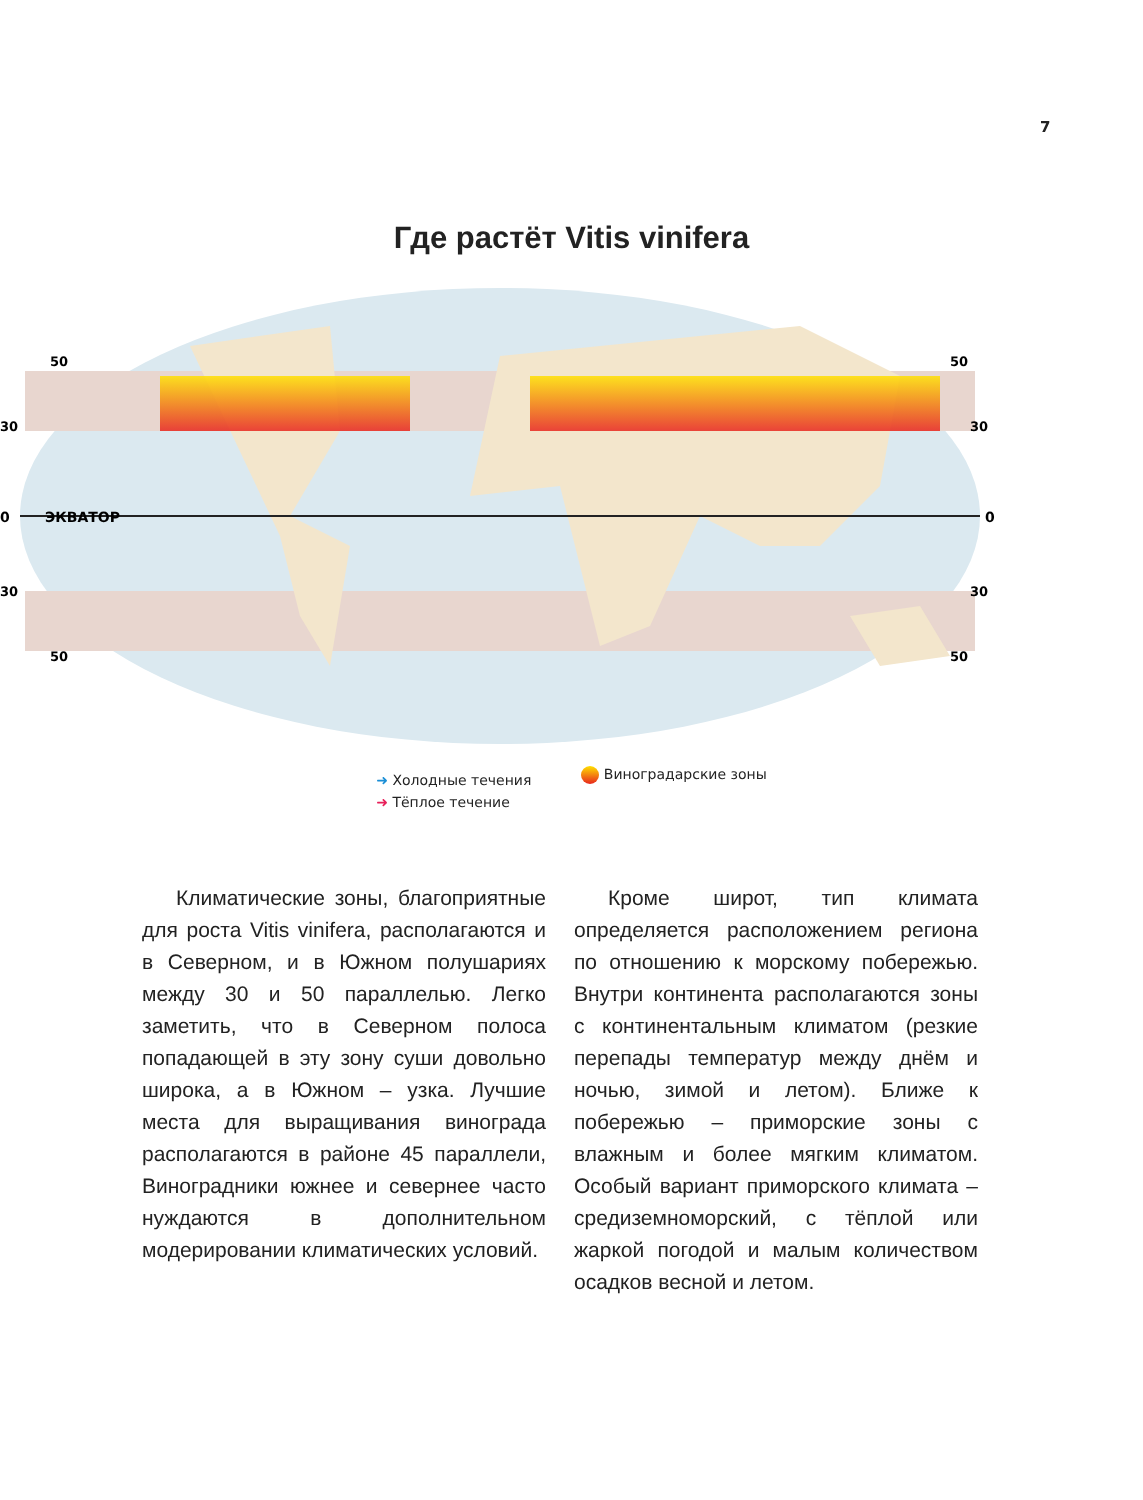7
Где растёт Vitis vinifera
0
ЭКВАТОР
0
50
50
30
30
30
30
50
50
➜ Холодные течения
➜ Тёплое течение
Виноградарские зоны
Климатические зоны, благоприятные для роста Vitis vinifera, располагаются и в Северном, и в Южном полушариях между 30 и 50 параллелью. Легко заметить, что в Северном полоса попадающей в эту зону суши довольно широка, а в Южном – узка. Лучшие места для выращивания винограда располагаются в районе 45 параллели, Виноградники южнее и севернее часто нуждаются в дополнительном модерировании климатических условий.
Кроме широт, тип климата определяется расположением региона по отношению к морскому побережью. Внутри континента располагаются зоны с континентальным климатом (резкие перепады температур между днём и ночью, зимой и летом). Ближе к побережью – приморские зоны с влажным и более мягким климатом. Особый вариант приморского климата – средиземноморский, с тёплой или жаркой погодой и малым количеством осадков весной и летом.